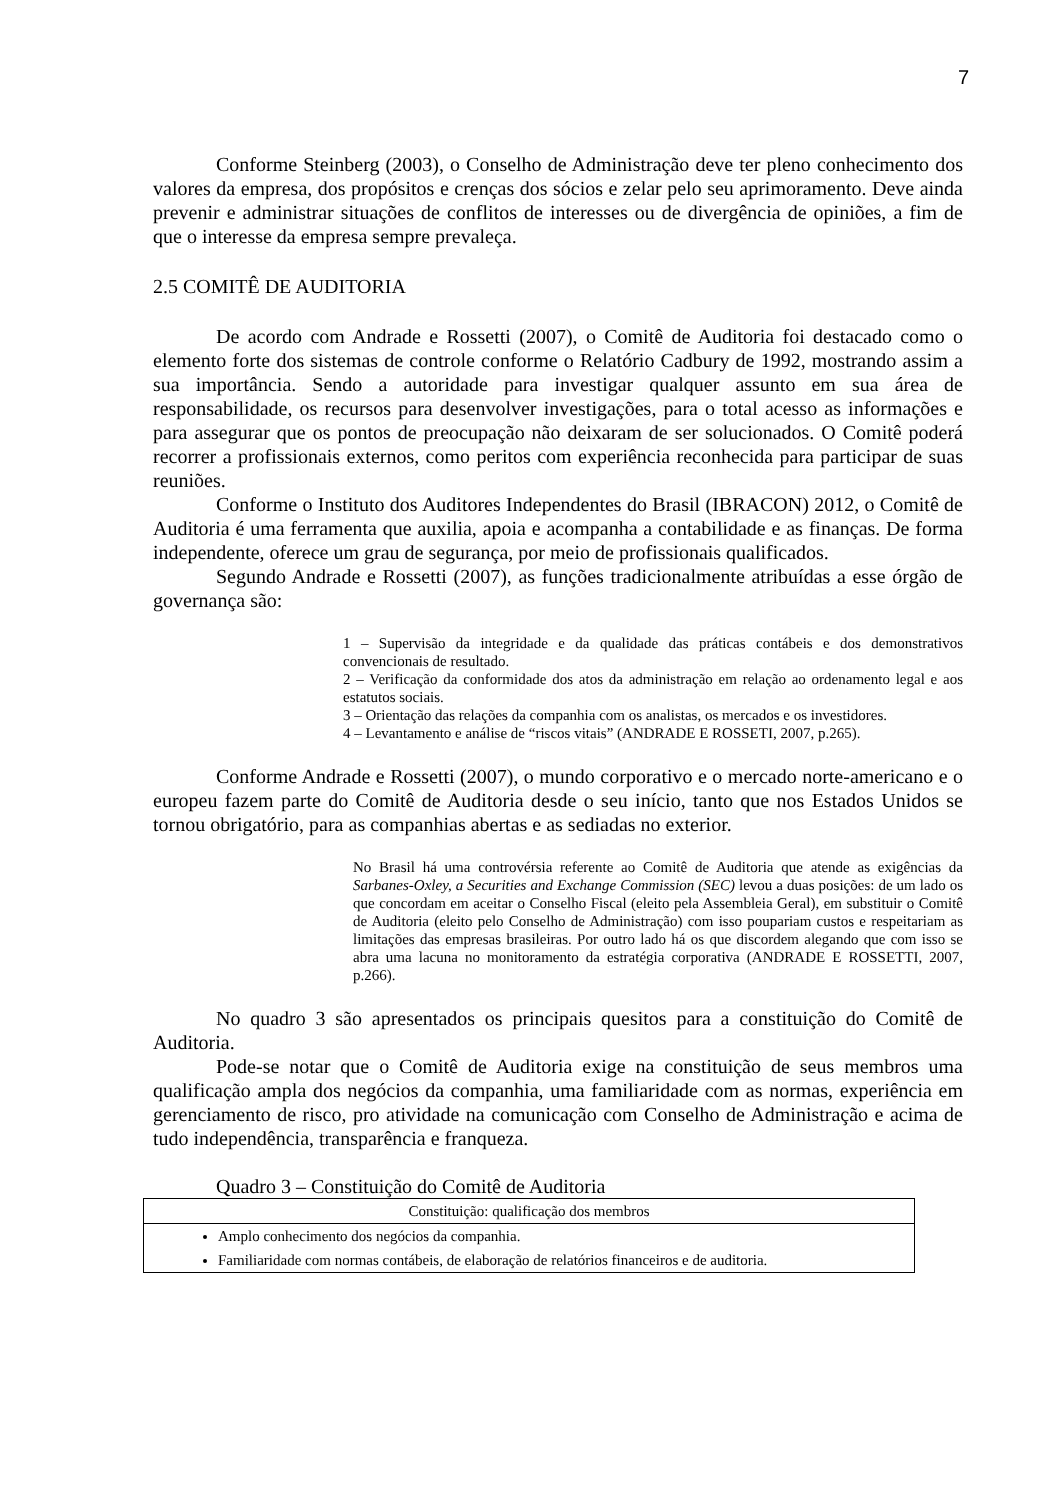7
Conforme Steinberg (2003), o Conselho de Administração deve ter pleno conhecimento dos valores da empresa, dos propósitos e crenças dos sócios e zelar pelo seu aprimoramento. Deve ainda prevenir e administrar situações de conflitos de interesses ou de divergência de opiniões, a fim de que o interesse da empresa sempre prevaleça.
2.5 COMITÊ DE AUDITORIA
De acordo com Andrade e Rossetti (2007), o Comitê de Auditoria foi destacado como o elemento forte dos sistemas de controle conforme o Relatório Cadbury de 1992, mostrando assim a sua importância. Sendo a autoridade para investigar qualquer assunto em sua área de responsabilidade, os recursos para desenvolver investigações, para o total acesso as informações e para assegurar que os pontos de preocupação não deixaram de ser solucionados. O Comitê poderá recorrer a profissionais externos, como peritos com experiência reconhecida para participar de suas reuniões.
Conforme o Instituto dos Auditores Independentes do Brasil (IBRACON) 2012, o Comitê de Auditoria é uma ferramenta que auxilia, apoia e acompanha a contabilidade e as finanças. De forma independente, oferece um grau de segurança, por meio de profissionais qualificados.
Segundo Andrade e Rossetti (2007), as funções tradicionalmente atribuídas a esse órgão de governança são:
1 – Supervisão da integridade e da qualidade das práticas contábeis e dos demonstrativos convencionais de resultado.
2 – Verificação da conformidade dos atos da administração em relação ao ordenamento legal e aos estatutos sociais.
3 – Orientação das relações da companhia com os analistas, os mercados e os investidores.
4 – Levantamento e análise de “riscos vitais” (ANDRADE E ROSSETI, 2007, p.265).
Conforme Andrade e Rossetti (2007), o mundo corporativo e o mercado norte-americano e o europeu fazem parte do Comitê de Auditoria desde o seu início, tanto que nos Estados Unidos se tornou obrigatório, para as companhias abertas e as sediadas no exterior.
No Brasil há uma controvérsia referente ao Comitê de Auditoria que atende as exigências da Sarbanes-Oxley, a Securities and Exchange Commission (SEC) levou a duas posições: de um lado os que concordam em aceitar o Conselho Fiscal (eleito pela Assembleia Geral), em substituir o Comitê de Auditoria (eleito pelo Conselho de Administração) com isso poupariam custos e respeitariam as limitações das empresas brasileiras. Por outro lado há os que discordem alegando que com isso se abra uma lacuna no monitoramento da estratégia corporativa (ANDRADE E ROSSETTI, 2007, p.266).
No quadro 3 são apresentados os principais quesitos para a constituição do Comitê de Auditoria.
Pode-se notar que o Comitê de Auditoria exige na constituição de seus membros uma qualificação ampla dos negócios da companhia, uma familiaridade com as normas, experiência em gerenciamento de risco, pro atividade na comunicação com Conselho de Administração e acima de tudo independência, transparência e franqueza.
Quadro 3 – Constituição do Comitê de Auditoria
| Constituição: qualificação dos membros |
| --- |
| Amplo conhecimento dos negócios da companhia. Familiaridade com normas contábeis, de elaboração de relatórios financeiros e de auditoria. |